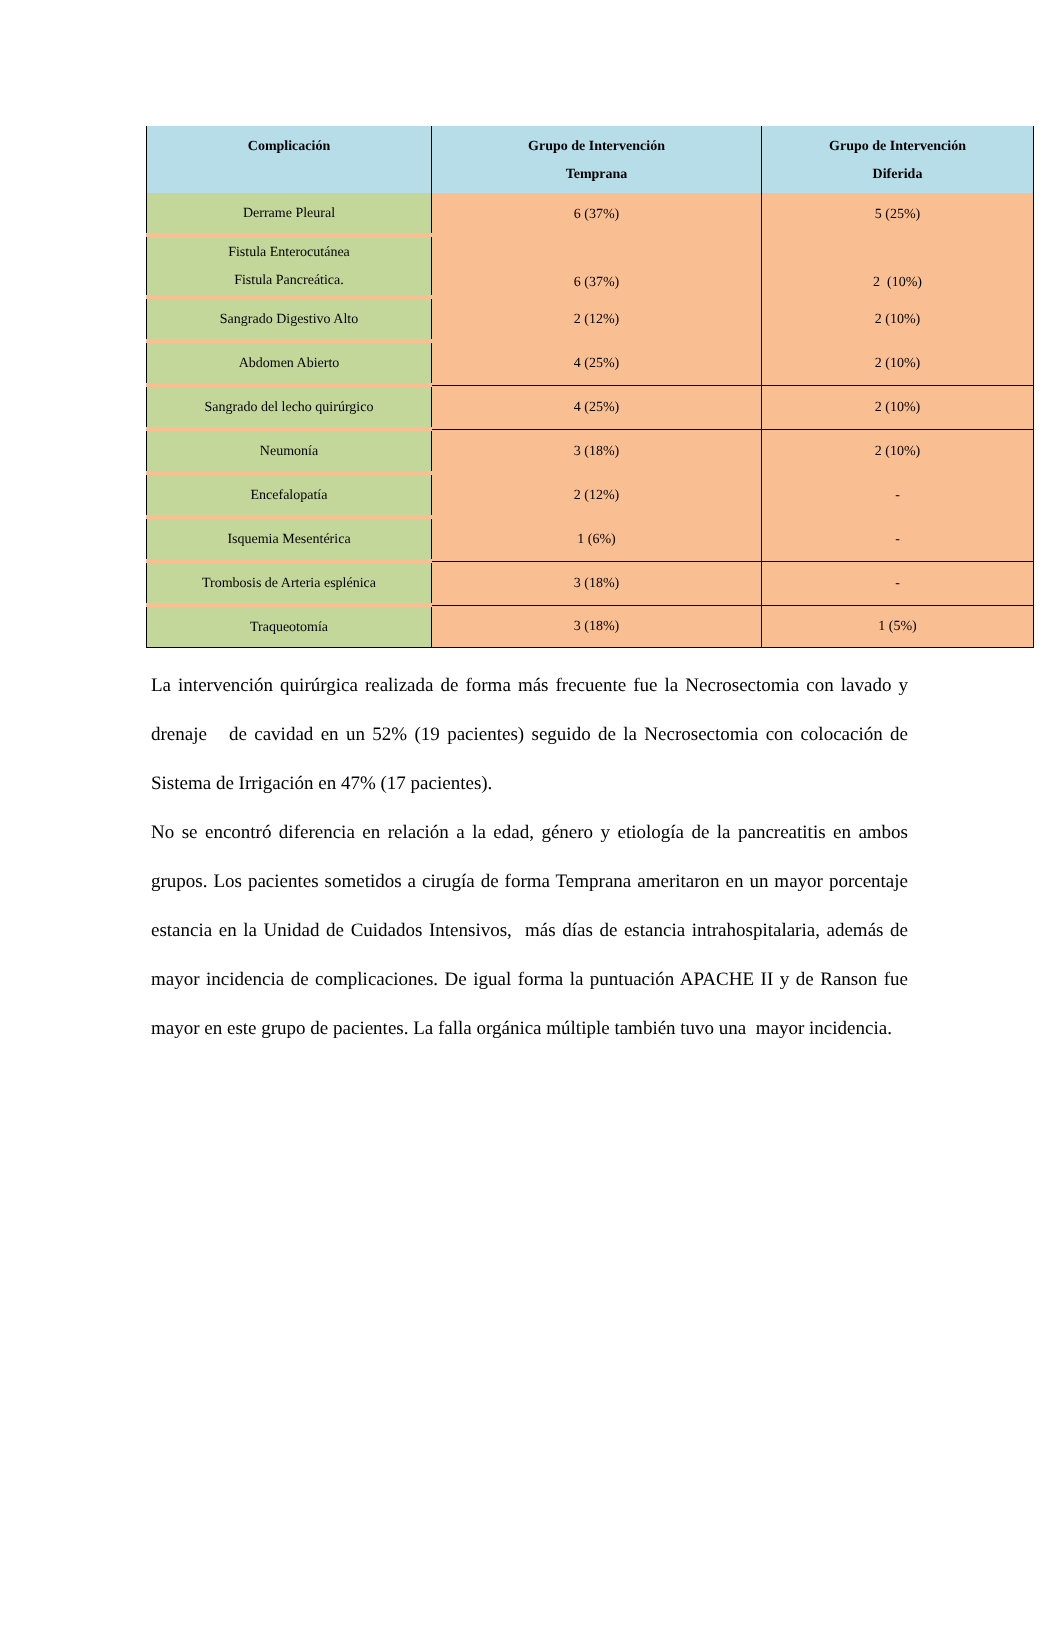| Complicación | Grupo de Intervención Temprana | Grupo de Intervención Diferida |
| --- | --- | --- |
| Derrame Pleural | 6 (37%) | 5 (25%) |
| Fistula Enterocutánea Fistula Pancreática. | 6 (37%) | 2 (10%) |
| Sangrado Digestivo Alto | 2 (12%) | 2 (10%) |
| Abdomen Abierto | 4 (25%) | 2 (10%) |
| Sangrado del lecho quirúrgico | 4 (25%) | 2 (10%) |
| Neumonía | 3 (18%) | 2 (10%) |
| Encefalopatía | 2 (12%) | - |
| Isquemia Mesentérica | 1 (6%) | - |
| Trombosis de Arteria esplénica | 3 (18%) | - |
| Traqueotomía | 3 (18%) | 1 (5%) |
La intervención quirúrgica realizada de forma más frecuente fue la Necrosectomia con lavado y drenaje de cavidad en un 52% (19 pacientes) seguido de la Necrosectomia con colocación de Sistema de Irrigación en 47% (17 pacientes).
No se encontró diferencia en relación a la edad, género y etiología de la pancreatitis en ambos grupos. Los pacientes sometidos a cirugía de forma Temprana ameritaron en un mayor porcentaje estancia en la Unidad de Cuidados Intensivos, más días de estancia intrahospitalaria, además de mayor incidencia de complicaciones. De igual forma la puntuación APACHE II y de Ranson fue mayor en este grupo de pacientes. La falla orgánica múltiple también tuvo una mayor incidencia.